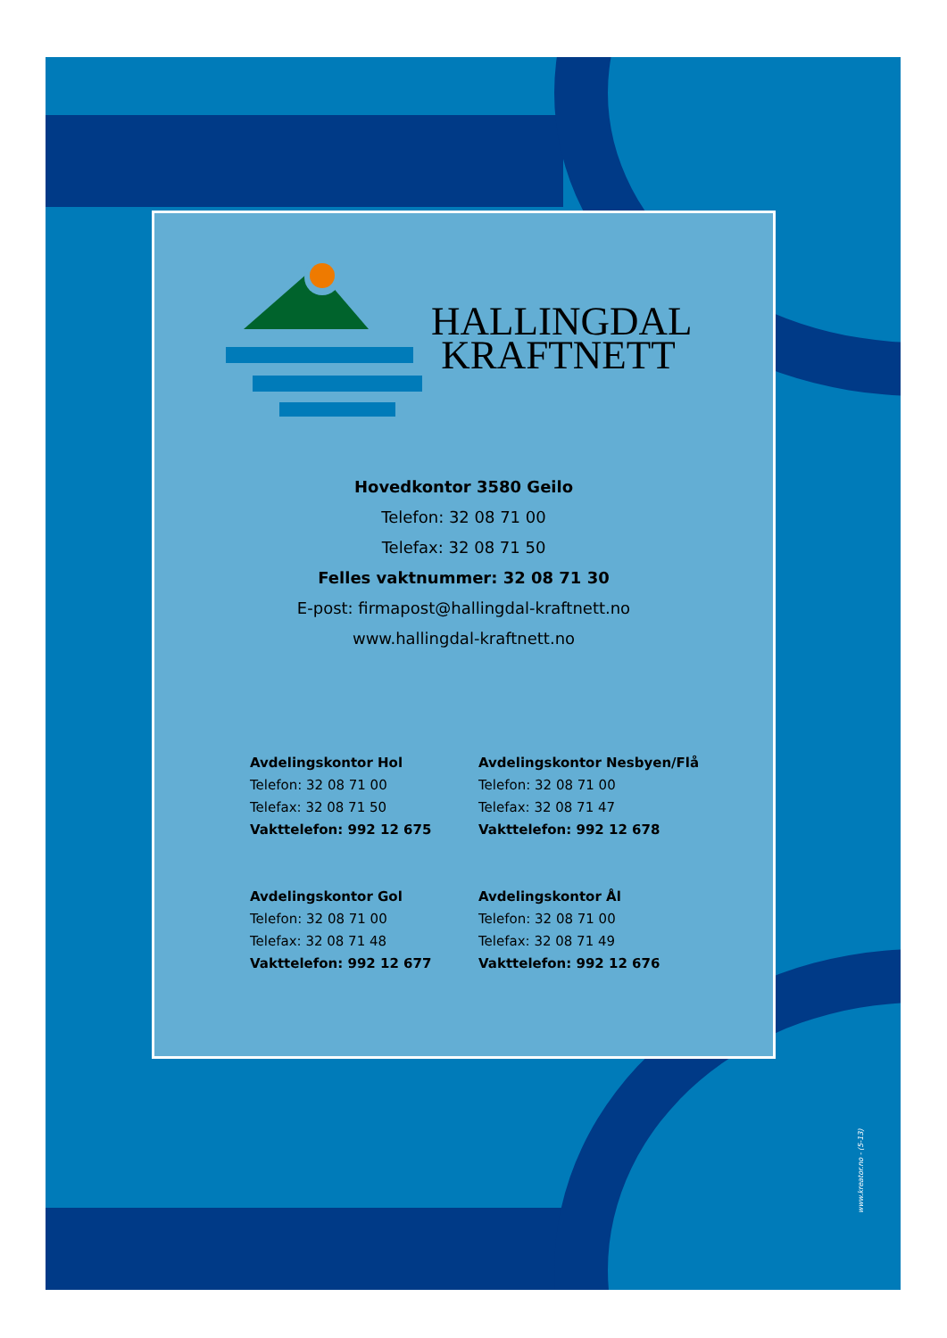HALLINGDAL
KRAFTNETT
Hovedkontor 3580 Geilo
Telefon: 32 08 71 00
Telefax: 32 08 71 50
Felles vaktnummer: 32 08 71 30
E-post: firmapost@hallingdal-kraftnett.no
www.hallingdal-kraftnett.no
Avdelingskontor Hol
Telefon: 32 08 71 00
Telefax: 32 08 71 50
Vakttelefon: 992 12 675
Avdelingskontor Gol
Telefon: 32 08 71 00
Telefax: 32 08 71 48
Vakttelefon: 992 12 677
Avdelingskontor Nesbyen/Flå
Telefon: 32 08 71 00
Telefax: 32 08 71 47
Vakttelefon: 992 12 678
Avdelingskontor Ål
Telefon: 32 08 71 00
Telefax: 32 08 71 49
Vakttelefon: 992 12 676
www.kreator.no - (5-13)